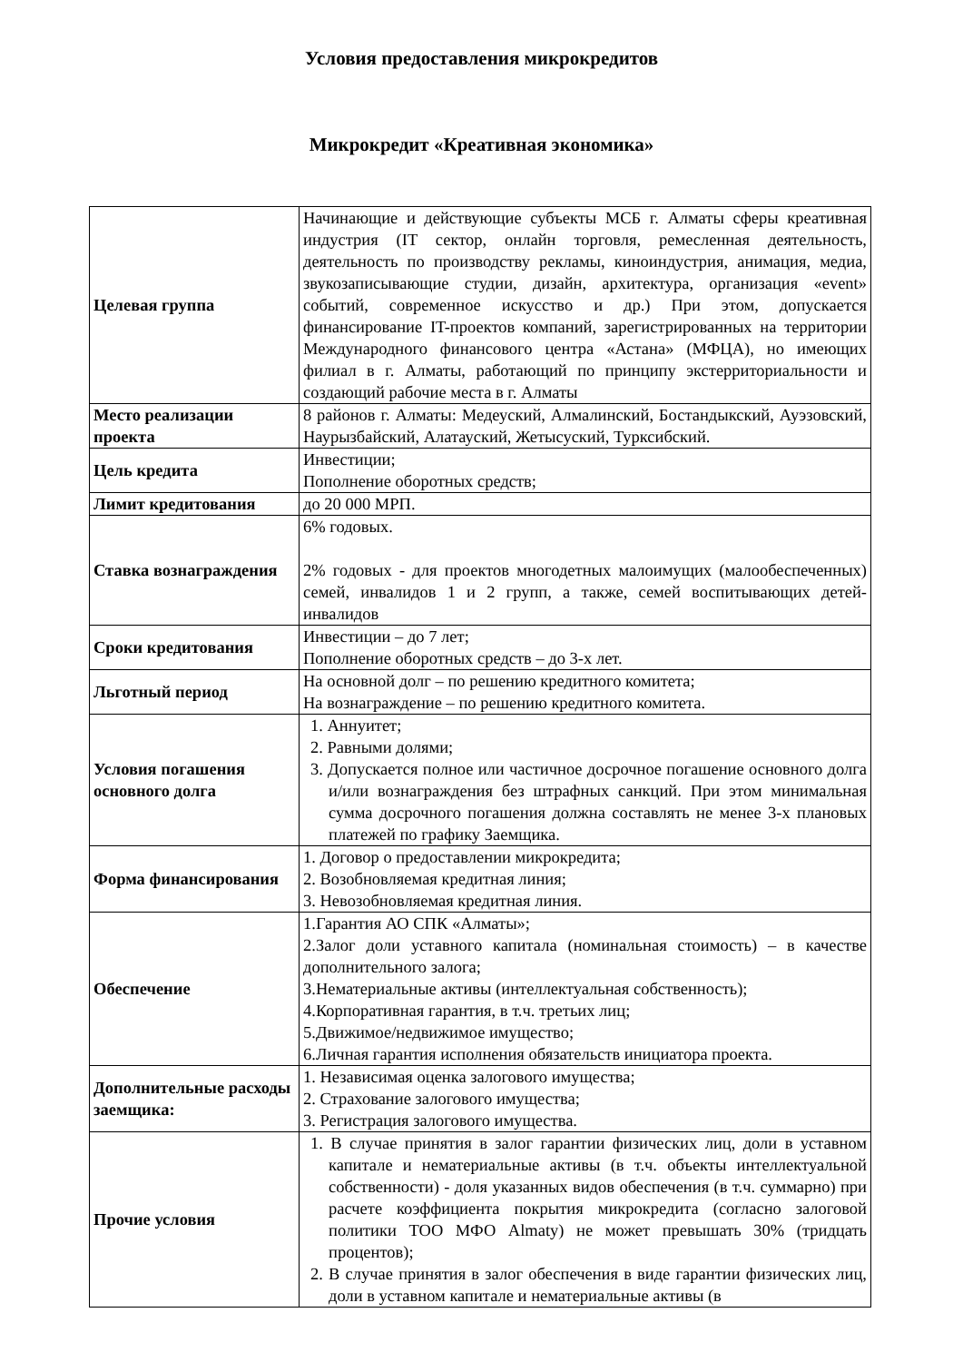Условия предоставления микрокредитов
Микрокредит «Креативная экономика»
| Целевая группа | Начинающие и действующие субъекты МСБ г. Алматы сферы креативная индустрия (IT сектор, онлайн торговля, ремесленная деятельность, деятельность по производству рекламы, киноиндустрия, анимация, медиа, звукозаписывающие студии, дизайн, архитектура, организация «event» событий, современное искусство и др.) При этом, допускается финансирование IT-проектов компаний, зарегистрированных на территории Международного финансового центра «Астана» (МФЦА), но имеющих филиал в г. Алматы, работающий по принципу экстерриториальности и создающий рабочие места в г. Алматы |
| Место реализации проекта | 8 районов г. Алматы: Медеуский, Алмалинский, Бостандыкский, Ауэзовский, Наурызбайский, Алатауский, Жетысуский, Турксибский. |
| Цель кредита | Инвестиции; Пополнение оборотных средств; |
| Лимит кредитования | до 20 000 МРП. |
| Ставка вознаграждения | 6% годовых. 2% годовых - для проектов многодетных малоимущих (малообеспеченных) семей, инвалидов 1 и 2 групп, а также, семей воспитывающих детей-инвалидов |
| Сроки кредитования | Инвестиции – до 7 лет; Пополнение оборотных средств – до 3-х лет. |
| Льготный период | На основной долг – по решению кредитного комитета; На вознаграждение – по решению кредитного комитета. |
| Условия погашения основного долга | 1. Аннуитет; 2. Равными долями; 3. Допускается полное или частичное досрочное погашение основного долга и/или вознаграждения без штрафных санкций. При этом минимальная сумма досрочного погашения должна составлять не менее 3-х плановых платежей по графику Заемщика. |
| Форма финансирования | 1. Договор о предоставлении микрокредита; 2. Возобновляемая кредитная линия; 3. Невозобновляемая кредитная линия. |
| Обеспечение | 1.Гарантия АО СПК «Алматы»; 2.Залог доли уставного капитала (номинальная стоимость) – в качестве дополнительного залога; 3.Нематериальные активы (интеллектуальная собственность); 4.Корпоративная гарантия, в т.ч. третьих лиц; 5.Движимое/недвижимое имущество; 6.Личная гарантия исполнения обязательств инициатора проекта. |
| Дополнительные расходы заемщика: | 1. Независимая оценка залогового имущества; 2. Страхование залогового имущества; 3. Регистрация залогового имущества. |
| Прочие условия | 1. В случае принятия в залог гарантии физических лиц, доли в уставном капитале и нематериальные активы (в т.ч. объекты интеллектуальной собственности) - доля указанных видов обеспечения (в т.ч. суммарно) при расчете коэффициента покрытия микрокредита (согласно залоговой политики ТОО МФО Almaty) не может превышать 30% (тридцать процентов); 2. В случае принятия в залог обеспечения в виде гарантии физических лиц, доли в уставном капитале и нематериальные активы (в |